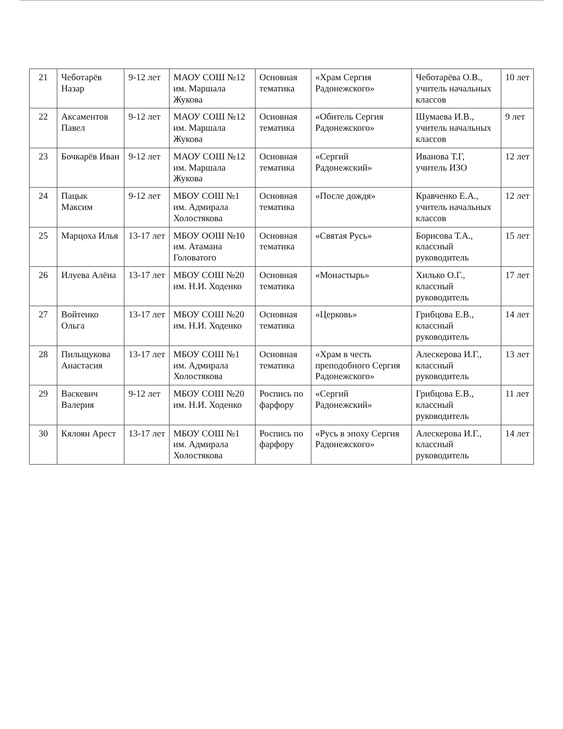| 21 | Чеботарёв Назар | 9-12 лет | МАОУ СОШ №12 им. Маршала Жукова | Основная тематика | «Храм Сергия Радонежского» | Чеботарёва О.В., учитель начальных классов | 10 лет |
| 22 | Аксаментов Павел | 9-12 лет | МАОУ СОШ №12 им. Маршала Жукова | Основная тематика | «Обитель Сергия Радонежского» | Шумаева И.В., учитель начальных классов | 9 лет |
| 23 | Бочкарёв Иван | 9-12 лет | МАОУ СОШ №12 им. Маршала Жукова | Основная тематика | «Сергий Радонежский» | Иванова Т.Г, учитель ИЗО | 12 лет |
| 24 | Пацык Максим | 9-12 лет | МБОУ СОШ №1 им. Адмирала Холостякова | Основная тематика | «После дождя» | Кравченко Е.А., учитель начальных классов | 12 лет |
| 25 | Марцоха Илья | 13-17 лет | МБОУ ООШ №10 им. Атамана Головатого | Основная тематика | «Святая Русь» | Борисова Т.А., классный руководитель | 15 лет |
| 26 | Илуева Алёна | 13-17 лет | МБОУ СОШ №20 им. Н.И. Ходенко | Основная тематика | «Монастырь» | Хилько О.Г., классный руководитель | 17 лет |
| 27 | Войтенко Ольга | 13-17 лет | МБОУ СОШ №20 им. Н.И. Ходенко | Основная тематика | «Церковь» | Грибцова Е.В., классный руководитель | 14 лет |
| 28 | Пильщукова Анастасия | 13-17 лет | МБОУ СОШ №1 им. Адмирала Холостякова | Основная тематика | «Храм в честь преподобного Сергия Радонежского» | Алескерова И.Г., классный руководитель | 13 лет |
| 29 | Васкевич Валерия | 9-12 лет | МБОУ СОШ №20 им. Н.И. Ходенко | Роспись по фарфору | «Сергий Радонежский» | Грибцова Е.В., классный руководитель | 11 лет |
| 30 | Кялоян Арест | 13-17 лет | МБОУ СОШ №1 им. Адмирала Холостякова | Роспись по фарфору | «Русь в эпоху Сергия Радонежского» | Алескерова И.Г., классный руководитель | 14 лет |